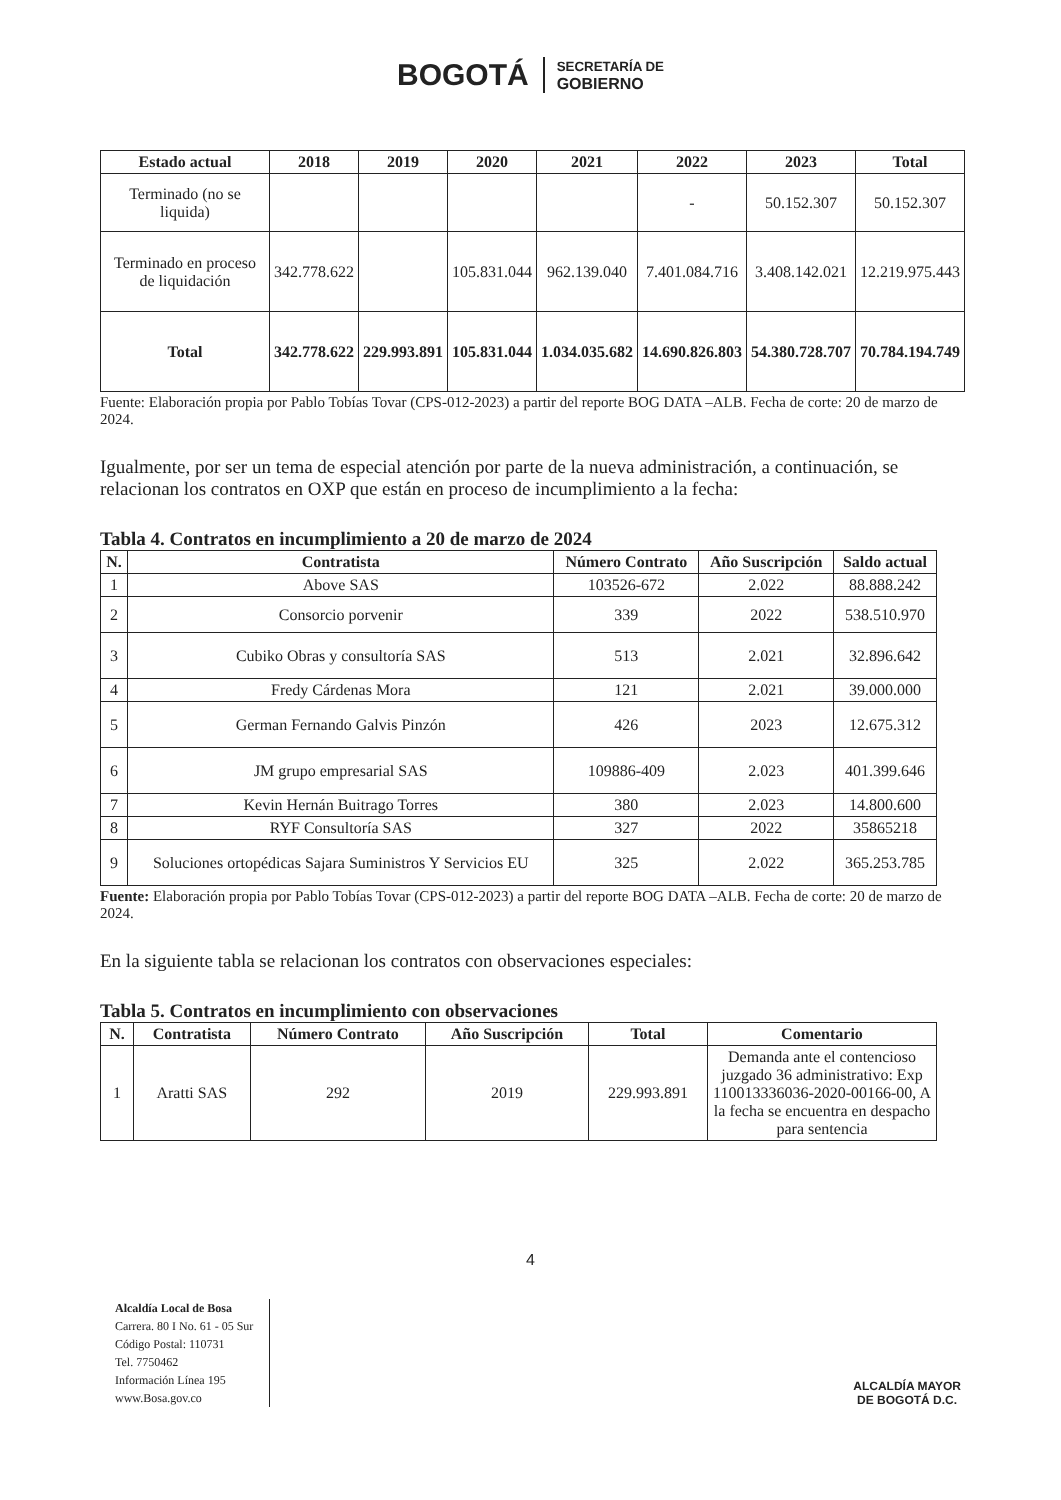BOGOTÁ SECRETARÍA DE
GOBIERNO
| Estado actual | 2018 | 2019 | 2020 | 2021 | 2022 | 2023 | Total |
| --- | --- | --- | --- | --- | --- | --- | --- |
| Terminado (no se liquida) | | | | | - | 50.152.307 | 50.152.307 |
| Terminado en proceso de liquidación | 342.778.622 | | 105.831.044 | 962.139.040 | 7.401.084.716 | 3.408.142.021 | 12.219.975.443 |
| Total | 342.778.622 | 229.993.891 | 105.831.044 | 1.034.035.682 | 14.690.826.803 | 54.380.728.707 | 70.784.194.749 |
Fuente: Elaboración propia por Pablo Tobías Tovar (CPS-012-2023) a partir del reporte BOG DATA –ALB. Fecha de corte: 20 de marzo de 2024.
Igualmente, por ser un tema de especial atención por parte de la nueva administración, a continuación, se relacionan los contratos en OXP que están en proceso de incumplimiento a la fecha:
Tabla 4. Contratos en incumplimiento a 20 de marzo de 2024
| N. | Contratista | Número Contrato | Año Suscripción | Saldo actual |
| --- | --- | --- | --- | --- |
| 1 | Above SAS | 103526-672 | 2.022 | 88.888.242 |
| 2 | Consorcio porvenir | 339 | 2022 | 538.510.970 |
| 3 | Cubiko Obras y consultoría SAS | 513 | 2.021 | 32.896.642 |
| 4 | Fredy Cárdenas Mora | 121 | 2.021 | 39.000.000 |
| 5 | German Fernando Galvis Pinzón | 426 | 2023 | 12.675.312 |
| 6 | JM grupo empresarial SAS | 109886-409 | 2.023 | 401.399.646 |
| 7 | Kevin Hernán Buitrago Torres | 380 | 2.023 | 14.800.600 |
| 8 | RYF Consultoría SAS | 327 | 2022 | 35865218 |
| 9 | Soluciones ortopédicas Sajara Suministros Y Servicios EU | 325 | 2.022 | 365.253.785 |
Fuente: Elaboración propia por Pablo Tobías Tovar (CPS-012-2023) a partir del reporte BOG DATA –ALB. Fecha de corte: 20 de marzo de 2024.
En la siguiente tabla se relacionan los contratos con observaciones especiales:
Tabla 5. Contratos en incumplimiento con observaciones
| N. | Contratista | Número Contrato | Año Suscripción | Total | Comentario |
| --- | --- | --- | --- | --- | --- |
| 1 | Aratti SAS | 292 | 2019 | 229.993.891 | Demanda ante el contencioso juzgado 36 administrativo: Exp 110013336036-2020-00166-00, A la fecha se encuentra en despacho para sentencia |
4
Alcaldía Local de Bosa
Carrera. 80 I No. 61 - 05 Sur
Código Postal: 110731
Tel. 7750462
Información Línea 195
www.Bosa.gov.co
ALCALDÍA MAYOR
DE BOGOTÁ D.C.